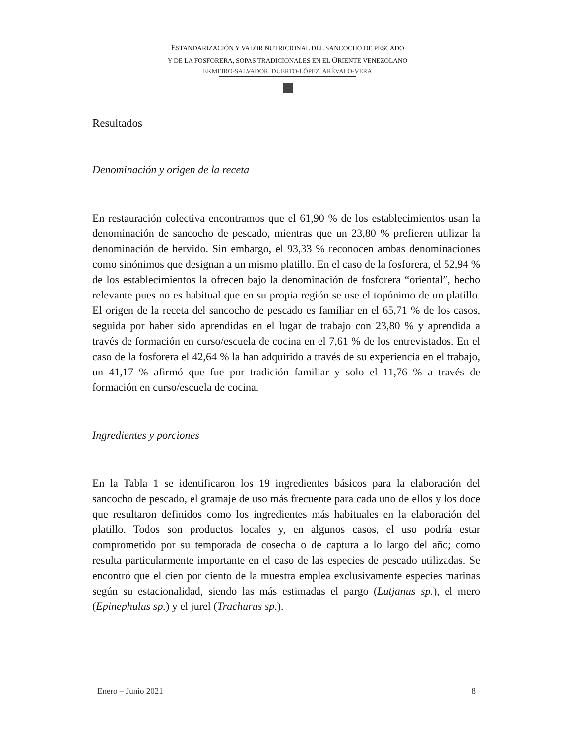ESTANDARIZACIÓN Y VALOR NUTRICIONAL DEL SANCOCHO DE PESCADO
Y DE LA FOSFORERA, SOPAS TRADICIONALES EN EL ORIENTE VENEZOLANO
EKMEIRO-SALVADOR, DUERTO-LÓPEZ, ARÉVALO-VERA
Resultados
Denominación y origen de la receta
En restauración colectiva encontramos que el 61,90 % de los establecimientos usan la denominación de sancocho de pescado, mientras que un 23,80 % prefieren utilizar la denominación de hervido. Sin embargo, el 93,33 % reconocen ambas denominaciones como sinónimos que designan a un mismo platillo. En el caso de la fosforera, el 52,94 % de los establecimientos la ofrecen bajo la denominación de fosforera “oriental”, hecho relevante pues no es habitual que en su propia región se use el topónimo de un platillo. El origen de la receta del sancocho de pescado es familiar en el 65,71 % de los casos, seguida por haber sido aprendidas en el lugar de trabajo con 23,80 % y aprendida a través de formación en curso/escuela de cocina en el 7,61 % de los entrevistados. En el caso de la fosforera el 42,64 % la han adquirido a través de su experiencia en el trabajo, un 41,17 % afirmó que fue por tradición familiar y solo el 11,76 % a través de formación en curso/escuela de cocina.
Ingredientes y porciones
En la Tabla 1 se identificaron los 19 ingredientes básicos para la elaboración del sancocho de pescado, el gramaje de uso más frecuente para cada uno de ellos y los doce que resultaron definidos como los ingredientes más habituales en la elaboración del platillo. Todos son productos locales y, en algunos casos, el uso podría estar comprometido por su temporada de cosecha o de captura a lo largo del año; como resulta particularmente importante en el caso de las especies de pescado utilizadas. Se encontró que el cien por ciento de la muestra emplea exclusivamente especies marinas según su estacionalidad, siendo las más estimadas el pargo (Lutjanus sp.), el mero (Epinephulus sp.) y el jurel (Trachurus sp.).
Enero – Junio 2021 8